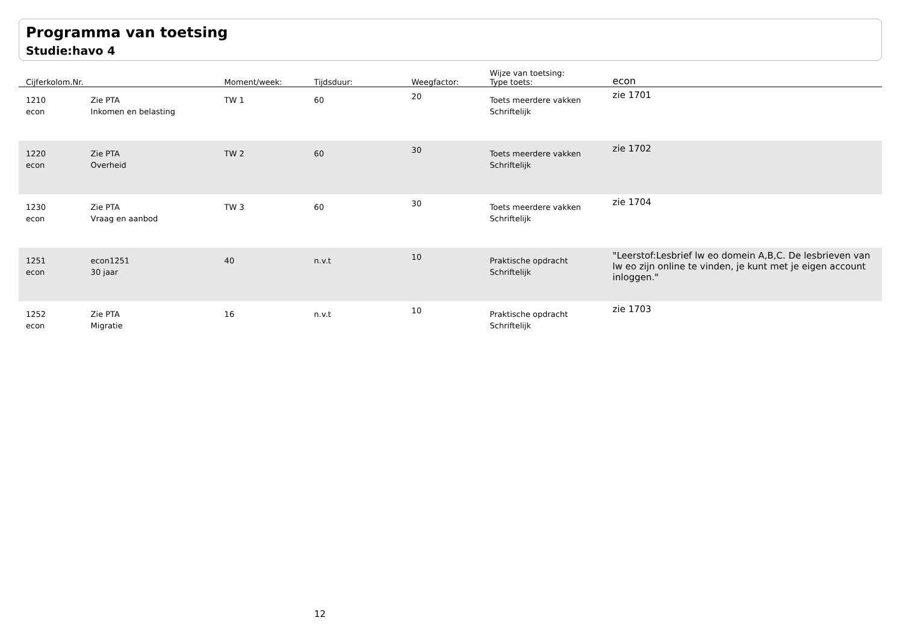Programma van toetsing
Studie:havo 4
| Cijferkolom.Nr. | | Moment/week: | Tijdsduur: | Weegfactor: | Wijze van toetsing: Type toets: | econ |
| --- | --- | --- | --- | --- | --- | --- |
| 1210 econ | Zie PTA Inkomen en belasting | TW 1 | 60 | 20 | Toets meerdere vakken Schriftelijk | zie 1701 |
| 1220 econ | Zie PTA Overheid | TW 2 | 60 | 30 | Toets meerdere vakken Schriftelijk | zie 1702 |
| 1230 econ | Zie PTA Vraag en aanbod | TW 3 | 60 | 30 | Toets meerdere vakken Schriftelijk | zie 1704 |
| 1251 econ | econ1251 30 jaar | 40 | n.v.t | 10 | Praktische opdracht Schriftelijk | "Leerstof:Lesbrief lw eo domein A,B,C. De lesbrieven van lw eo zijn online te vinden, je kunt met je eigen account inloggen." |
| 1252 econ | Zie PTA Migratie | 16 | n.v.t | 10 | Praktische opdracht Schriftelijk | zie 1703 |
12